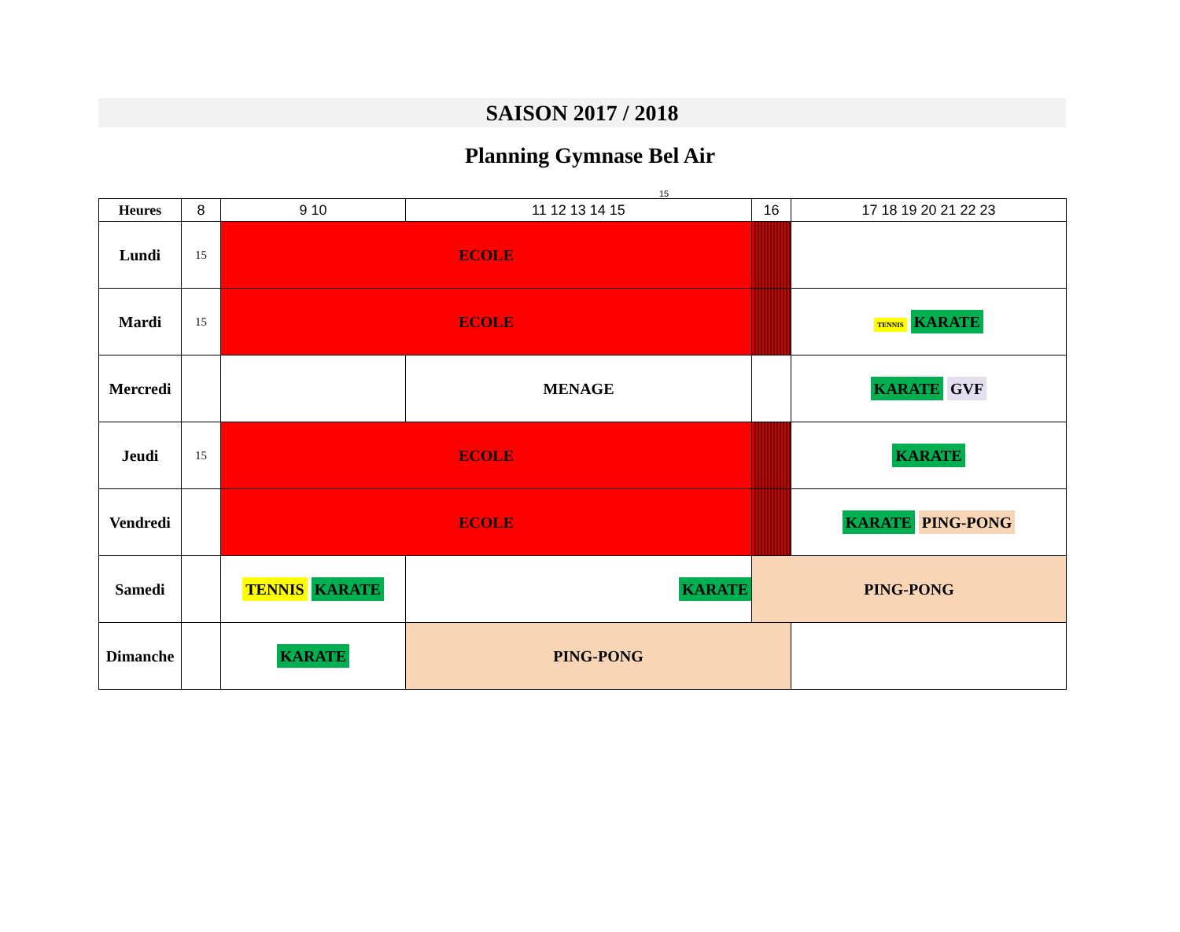SAISON 2017 / 2018
Planning Gymnase Bel Air
15
| Heures | 8 | 9 10 | 11 12 13 14 15 | 16 | 17 18 19 20 21 22 23 |
| --- | --- | --- | --- | --- | --- |
| Lundi | 15 | ECOLE | | | |
| Mardi | 15 | ECOLE | | | TENNIS KARATE |
| Mercredi | | | MENAGE | | KARATE GVF |
| Jeudi | 15 | ECOLE | | | KARATE |
| Vendredi | | ECOLE | | | KARATE PING-PONG |
| Samedi | | TENNIS KARATE | KARATE | PING-PONG | |
| Dimanche | | KARATE | PING-PONG | | |